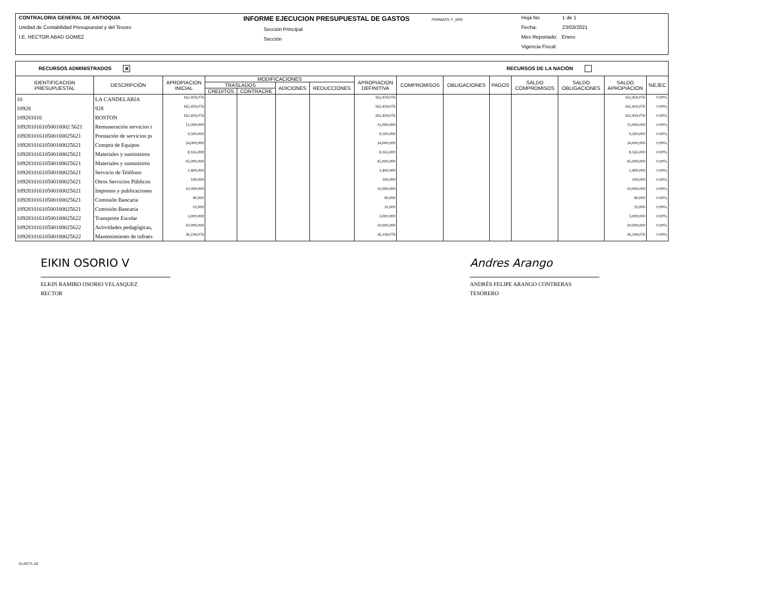CONTRALORIA GENERAL DE ANTIOQUIA
Unidad de Contabilidad Presupuestal y del Tesoro
I.E. HECTOR ABAD GOMEZ
INFORME EJECUCION PRESUPUESTAL DE GASTOS FORMATO: F_EPG
Sección Principal
Sección
Hoja No 1 de 1
Fecha: 23/03/2021
Mes Reportado: Enero
Vigencia Fiscal:
RECURSOS ADMINISTRADOS ✕ RECURSOS DE LA NACIÓN
| IDENTIFICACION PRESUPUESTAL | DESCRIPCIÓN | APROPIACION INICIAL | MODIFICACIONES | | | | APROPIACION DEFINITIVA | COMPROMISOS | OBLIGACIONES | PAGOS | SALDO COMPROMISOS | SALDO OBLIGACIONES | SALDO APROPIACION | %EJEC |
| --- | --- | --- | --- | --- | --- | --- | --- | --- | --- | --- | --- | --- | --- | --- |
| | | | TRASLADOS | | ADICIONES | REDUCCIONES | | | | | | | | |
| | | | CREDITOS | CONTRACRE | | | | | | | | | | |
| 10 | LA CANDELARIA | 162,459,076 | | | | | 162,459,076 | | | | | | 162,459,076 | 0.00% |
| 10928 | 928 | 162,459,076 | | | | | 162,459,076 | | | | | | 162,459,076 | 0.00% |
| 109281016 | BOSTON | 162,459,076 | | | | | 162,459,076 | | | | | | 162,459,076 | 0.00% |
| 1092810161050010002 5621 | Remuneración servicios t | 15,000,000 | | | | | 15,000,000 | | | | | | 15,000,000 | 0.00% |
| 10928101610500100025621 | Prestación de servicios pı | 9,500,000 | | | | | 9,500,000 | | | | | | 9,500,000 | 0.00% |
| 10928101610500100025621 | Compra de Equipos | 24,000,000 | | | | | 24,000,000 | | | | | | 24,000,000 | 0.00% |
| 10928101610500100025621 | Materiales y suministros | 8,165,000 | | | | | 8,165,000 | | | | | | 8,165,000 | 0.00% |
| 10928101610500100025621 | Materiales y suministros | 45,000,000 | | | | | 45,000,000 | | | | | | 45,000,000 | 0.00% |
| 10928101610500100025621 | Servicio de Teléfono | 1,400,000 | | | | | 1,400,000 | | | | | | 1,400,000 | 0.00% |
| 10928101610500100025621 | Otros Servicios Públicos | 100,000 | | | | | 100,000 | | | | | | 100,000 | 0.00% |
| 10928101610500100025621 | Impresos y publicaciones | 10,000,000 | | | | | 10,000,000 | | | | | | 10,000,000 | 0.00% |
| 10928101610500100025621 | Comisión Bancaria | 90,000 | | | | | 90,000 | | | | | | 90,000 | 0.00% |
| 10928101610500100025621 | Comisión Bancaria | 10,000 | | | | | 10,000 | | | | | | 10,000 | 0.00% |
| 10928101610500100025622 | Transporte Escolar | 3,000,000 | | | | | 3,000,000 | | | | | | 3,000,000 | 0.00% |
| 10928101610500100025622 | Actividades pedagógicas, | 10,000,000 | | | | | 10,000,000 | | | | | | 10,000,000 | 0.00% |
| 10928101610500100025622 | Mantenimiento de infraes | 36,194,076 | | | | | 36,194,076 | | | | | | 36,194,076 | 0.00% |
EIKIN OSORIO V
ELKIN RAMIRO OSORIO VELASQUEZ
RECTOR
Andres Arango
ANDRÉS FELIPE ARANGO CONTRERAS
TESORERO
01-RCTL-02